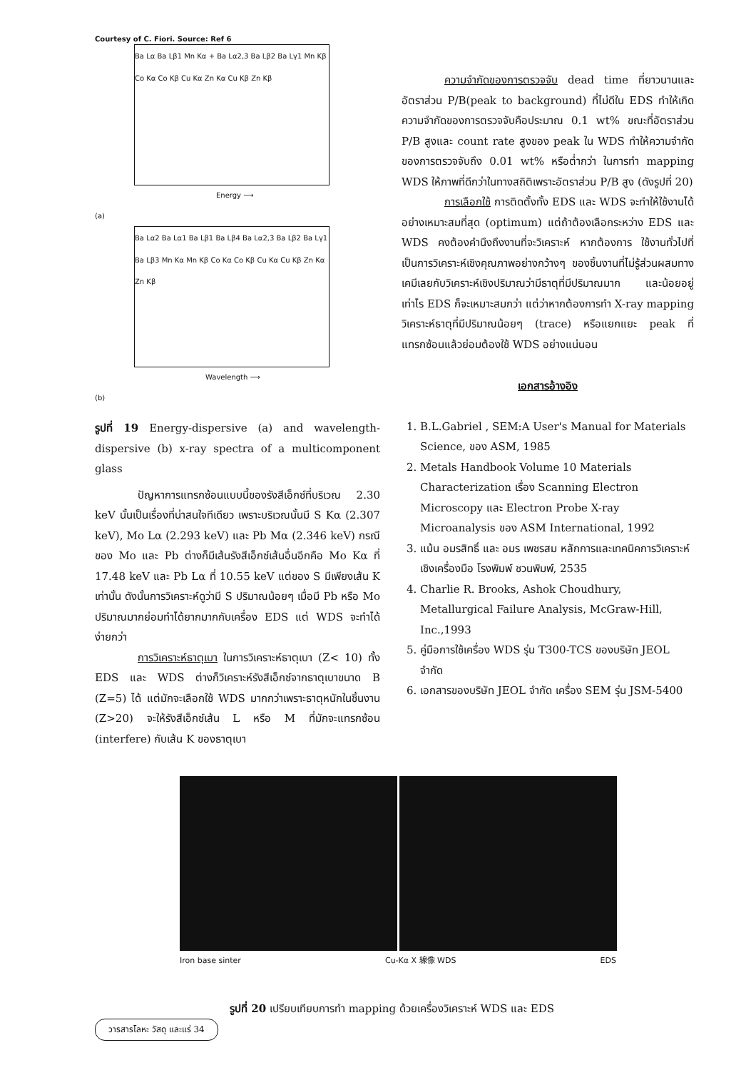Courtesy of C. Fiori. Source: Ref 6
Ba Lα Ba Lβ1 Mn Kα + Ba Lα2,3 Ba Lβ2 Ba Lγ1 Mn Kβ Co Kα Co Kβ Cu Kα Zn Kα Cu Kβ Zn Kβ
Energy ⟶
(a)
Ba Lα2 Ba Lα1 Ba Lβ1 Ba Lβ4 Ba Lα2,3 Ba Lβ2 Ba Lγ1 Ba Lβ3 Mn Kα Mn Kβ Co Kα Co Kβ Cu Kα Cu Kβ Zn Kα Zn Kβ
Wavelength ⟶
(b)
รูปที่ 19 Energy-dispersive (a) and wavelength-dispersive (b) x-ray spectra of a multicomponent glass
ปัญหาการแทรกซ้อนแบบนี้ของรังสีเอ็กซ์ที่บริเวณ 2.30 keV นั้นเป็นเรื่องที่น่าสนใจทีเดียว เพราะบริเวณนั้นมี S Kα (2.307 keV), Mo Lα (2.293 keV) และ Pb Mα (2.346 keV) กรณีของ Mo และ Pb ต่างก็มีเส้นรังสีเอ็กซ์เส้นอื่นอีกคือ Mo Kα ที่ 17.48 keV และ Pb Lα ที่ 10.55 keV แต่ของ S มีเพียงเส้น K เท่านั้น ดังนั้นการวิเคราะห์ดูว่ามี S ปริมาณน้อยๆ เมื่อมี Pb หรือ Mo ปริมาณมากย่อมทำได้ยากมากกับเครื่อง EDS แต่ WDS จะทำได้ง่ายกว่า
การวิเคราะห์ธาตุเบา ในการวิเคราะห์ธาตุเบา (Z< 10) ทั้ง EDS และ WDS ต่างก็วิเคราะห์รังสีเอ็กซ์จากธาตุเบาขนาด B (Z=5) ได้ แต่มักจะเลือกใช้ WDS มากกว่าเพราะธาตุหนักในชิ้นงาน (Z>20) จะให้รังสีเอ็กซ์เส้น L หรือ M ที่มักจะแทรกซ้อน (interfere) กับเส้น K ของธาตุเบา
ความจำกัดของการตรวจจับ dead time ที่ยาวนานและอัตราส่วน P/B(peak to background) ที่ไม่ดีใน EDS ทำให้เกิดความจำกัดของการตรวจจับคือประมาณ 0.1 wt% ขณะที่อัตราส่วน P/B สูงและ count rate สูงของ peak ใน WDS ทำให้ความจำกัดของการตรวจจับถึง 0.01 wt% หรือต่ำกว่า ในการทำ mapping WDS ให้ภาพที่ดีกว่าในทางสถิติเพราะอัตราส่วน P/B สูง (ดังรูปที่ 20)
การเลือกใช้ การติดตั้งทั้ง EDS และ WDS จะทำให้ใช้งานได้อย่างเหมาะสมที่สุด (optimum) แต่ถ้าต้องเลือกระหว่าง EDS และ WDS คงต้องคำนึงถึงงานที่จะวิเคราะห์ หากต้องการ ใช้งานทั่วไปที่เป็นการวิเคราะห์เชิงคุณภาพอย่างกว้างๆ ของชิ้นงานที่ไม่รู้ส่วนผสมทางเคมีเลยกับวิเคราะห์เชิงปริมาณว่ามีธาตุที่มีปริมาณมาก และน้อยอยู่เท่าไร EDS ก็จะเหมาะสมกว่า แต่ว่าหากต้องการทำ X-ray mapping วิเคราะห์ธาตุที่มีปริมาณน้อยๆ (trace) หรือแยกแยะ peak ที่แทรกซ้อนแล้วย่อมต้องใช้ WDS อย่างแน่นอน
เอกสารอ้างอิง
1. B.L.Gabriel , SEM:A User's Manual for Materials Science, ของ ASM, 1985
2. Metals Handbook Volume 10 Materials Characterization เรื่อง Scanning Electron Microscopy และ Electron Probe X-ray Microanalysis ของ ASM International, 1992
3. แม้น อมรสิทธิ์ และ อมร เพชรสม หลักการและเทคนิคการวิเคราะห์เชิงเครื่องมือ โรงพิมพ์ ชวนพิมพ์, 2535
4. Charlie R. Brooks, Ashok Choudhury, Metallurgical Failure Analysis, McGraw-Hill, Inc.,1993
5. คู่มือการใช้เครื่อง WDS รุ่น T300-TCS ของบริษัท JEOL จำกัด
6. เอกสารของบริษัท JEOL จำกัด เครื่อง SEM รุ่น JSM-5400
Iron base sinter Cu-Kα X 線像 WDS EDS
รูปที่ 20 เปรียบเทียบการทำ mapping ด้วยเครื่องวิเคราะห์ WDS และ EDS
วารสารโลหะ วัสดุ และแร่ 34